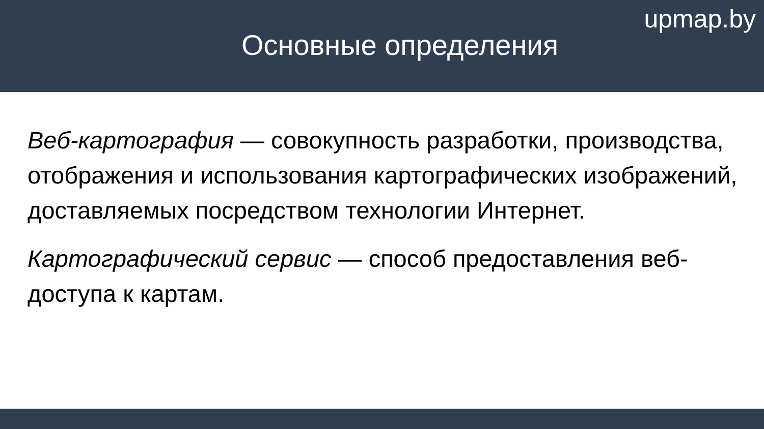upmap.by
Основные определения
Веб-картография — совокупность разработки, производства, отображения и использования картографических изображений, доставляемых посредством технологии Интернет.
Картографический сервис — способ предоставления веб-доступа к картам.